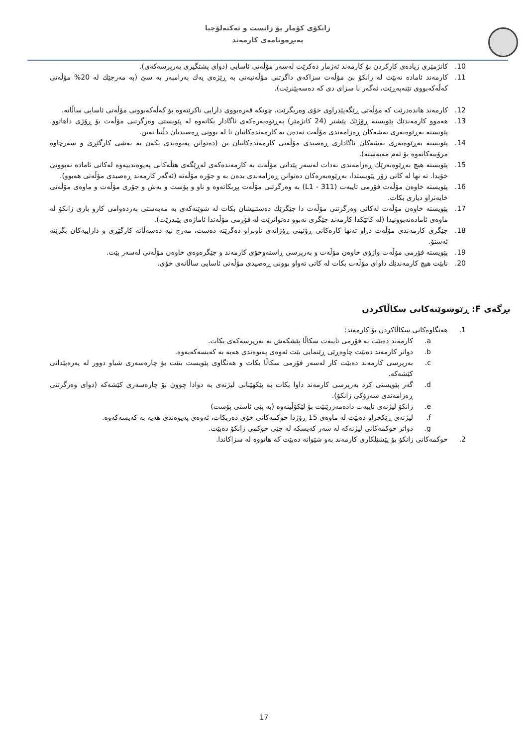زانکۆی کۆمار بۆ زانست و تەکنەلۆجیا
پەیڕەونامەی کارمەند
10. کاتژمێری زیادەی کارکردن بۆ کارمەند ئەژمار دەکرێت لەسەر مۆڵەتی ئاسایی (دوای پشتگیری بەرپرسەکەی).
11. کارمەند ئامادە نەبێت لە زانکۆ بێ مۆڵەت سزاکەی داگرتنی مۆڵەتیەتی بە ڕێژەی یەك بەرامبەر بە سێ (بە مەرجێك لە 20% مۆڵەتی کەڵەکەبووی تێنەپەڕێت، ئەگەر نا سزای دی کە دەسەپێنرێت).
12. کارمەند هاندەدرێت کە مۆڵەتی ڕێگەپێدراوی خۆی وەربگرێت، چونکە قەرەبووی دارایی ناکرێتەوە بۆ کەڵەکەبوونی مۆڵەتی ئاسایی ساڵانە.
13. هەموو کارمەندێك پێویستە ڕۆژێك پێشتر (24 کاتژمێر) بەڕێوەبەرەکەی ئاگادار بکاتەوە لە پێویستی وەرگرتنی مۆڵەت بۆ ڕۆژی داهاتوو. پێویستە بەڕێوەبەری بەشەکان ڕەزامەندی مۆڵەت نەدەن بە کارمەندەکانیان تا لە بوونی ڕەصیدیان دڵنیا نەبن.
14. پێویستە بەڕێوەبەری بەشەکان ئاگاداری ڕەصیدی مۆڵەتی کارمەندەکانیان بن (دەتوانن پەیوەندی بکەن بە بەشی کارگێڕی و سەرچاوە مرۆییەکانەوە بۆ ئەم مەبەستە).
15. پێویستە هیچ بەڕێوەبەرێك ڕەزامەندی نەدات لەسەر پێدانی مۆڵەت بە کارمەندەکەی لەڕێگەی هێڵەکانی پەیوەندییەوە لەکاتی ئامادە نەبوونی خۆیدا. تە نها لە کاتی زۆر پێویستدا، بەڕێوەبەرەکان دەتوانن ڕەزامەندی بدەن بە و جۆرە مۆڵەتە (ئەگەر کارمەند ڕەصیدی مۆڵەتی هەبوو).
16. پێویستە خاوەن مۆڵەت فۆرمی تایبەت (L1 - 311) بە وەرگرتنی مۆڵەت پڕبکاتەوە و ناو و پۆست و بەش و جۆری مۆڵەت و ماوەی مۆڵەتی خایەنراو دیاری بکات.
17. پێویستە خاوەن مۆڵەت لەکاتی وەرگرتنی مۆڵەت دا جێگرێك دەستنیشان بکات لە شوێنەکەی بە مەبەستی بەردەوامی کارو باری زانکۆ لە ماوەی ئامادەنەبوونیدا (لە کاتێکدا کارمەند جێگری نەبوو دەتوانرێت لە فۆرمی مۆڵەتدا ئاماژەی پێبدرێت).
18. جێگری کارمەندی مۆڵەت دراو تەنها کارەکانی ڕۆتینی ڕۆژانەی ناوبراو دەگرێتە دەست، مەرج نیە دەسەڵاتە کارگێڕی و داراییەکان بگرێتە ئەستۆ.
19. پێویستە فۆرمی مۆڵەت واژۆی خاوەن مۆڵەت و بەرپرسی ڕاستەوخۆی کارمەند و جێگرەوەی خاوەن مۆڵەتی لەسەر بێت.
20. نابێت هیچ کارمەندێك داوای مۆڵەت بکات لە کاتی تەواو بوونی ڕەصیدی مۆڵەتی ئاسایی ساڵانەی خۆی.
بڕگەی F: ڕێوشوێنەکانی سکاڵاکردن
1. هەنگاوەکانی سکاڵاکردن بۆ کارمەند:
a. کارمەند دەبێت بە فۆرمی تایبەت سکاڵا پێشکەش بە بەرپرسەکەی بکات.
b. دواتر کارمەند دەبێت چاوەڕێی ڕێنمایی بێت ئەوەی پەیوەندی هەیە بە کەیسەکەیەوە.
c. بەرپرسی کارمەند دەبێت کار لەسەر فۆرمی سکاڵا بکات و هەنگاوی پێویست بنێت بۆ چارەسەری شیاو دوور لە پەرەپێدانی کێشەکە.
d. گەر پێویستی کرد بەرپرسی کارمەند داوا بکات بە پێکهێنانی لیژنەی بە دوادا چوون بۆ چارەسەری کێشەکە (دوای وەرگرتنی ڕەزامەندی سەرۆکی زانکۆ).
e. زانکۆ لیژنەی تایبەت دادەمەزرێنێت بۆ لێکۆڵینەوە (بە پێی ئاستی پۆست)
f. لیژنەی ڕێکخراو دەبێت لە ماوەی 15 ڕۆژدا حوکمەکانی خۆی دەربکات، ئەوەی پەیوەندی هەیە بە کەیسەکەوە.
g. دواتر حوکمەکانی لیژنەکە لە سەر کەیسکە لە جێی حوکمی زانکۆ دەبێت.
2. حوکمەکانی زانکۆ بۆ پێشێلکاری کارمەند بەو شێوانە دەبێت کە هاتووە لە سزاکاندا.
17